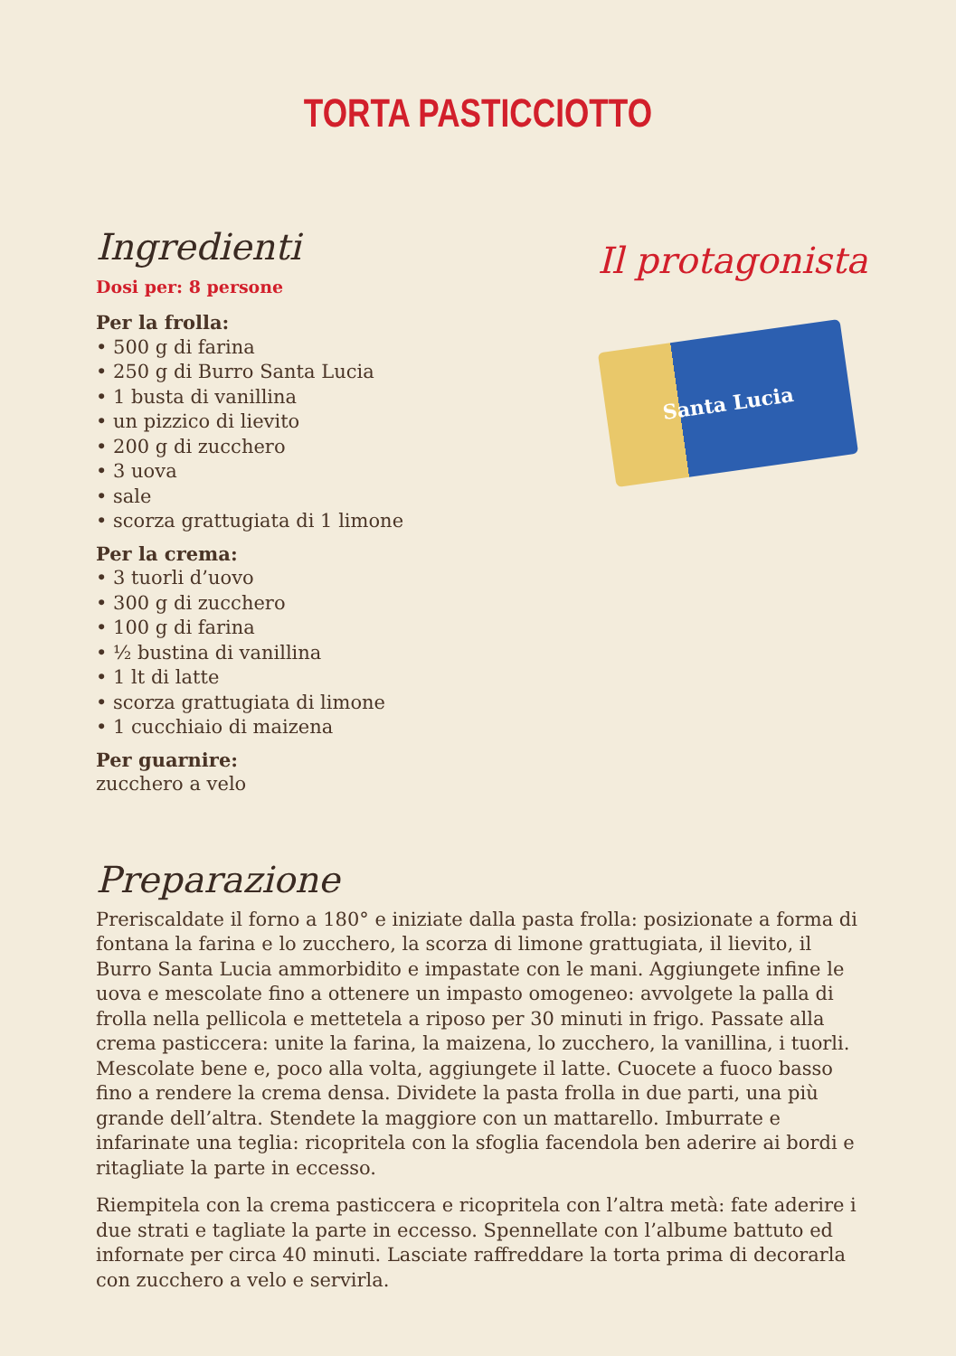TORTA PASTICCIOTTO
Ingredienti
Dosi per: 8 persone
Per la frolla:
• 500 g di farina
• 250 g di Burro Santa Lucia
• 1 busta di vanillina
• un pizzico di lievito
• 200 g di zucchero
• 3 uova
• sale
• scorza grattugiata di 1 limone
Per la crema:
• 3 tuorli d’uovo
• 300 g di zucchero
• 100 g di farina
• ½ bustina di vanillina
• 1 lt di latte
• scorza grattugiata di limone
• 1 cucchiaio di maizena
Per guarnire:
zucchero a velo
Il protagonista
Santa Lucia
Preparazione
Preriscaldate il forno a 180° e iniziate dalla pasta frolla: posizionate a forma di fontana la farina e lo zucchero, la scorza di limone grattugiata, il lievito, il Burro Santa Lucia ammorbidito e impastate con le mani. Aggiungete infine le uova e mescolate fino a ottenere un impasto omogeneo: avvolgete la palla di frolla nella pellicola e mettetela a riposo per 30 minuti in frigo. Passate alla crema pasticcera: unite la farina, la maizena, lo zucchero, la vanillina, i tuorli. Mescolate bene e, poco alla volta, aggiungete il latte. Cuocete a fuoco basso fino a rendere la crema densa. Dividete la pasta frolla in due parti, una più grande dell’altra. Stendete la maggiore con un mattarello. Imburrate e infarinate una teglia: ricopritela con la sfoglia facendola ben aderire ai bordi e ritagliate la parte in eccesso.
Riempitela con la crema pasticcera e ricopritela con l’altra metà: fate aderire i due strati e tagliate la parte in eccesso. Spennellate con l’albume battuto ed infornate per circa 40 minuti. Lasciate raffreddare la torta prima di decorarla con zucchero a velo e servirla.